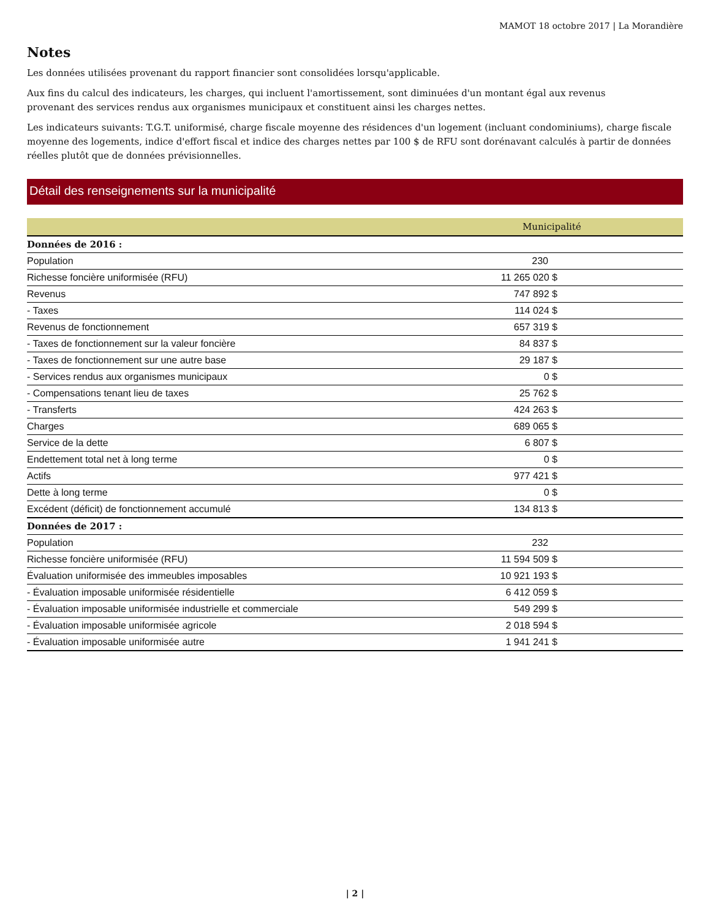MAMOT 18 octobre 2017 | La Morandière
Notes
Les données utilisées provenant du rapport financier sont consolidées lorsqu'applicable.
Aux fins du calcul des indicateurs, les charges, qui incluent l'amortissement, sont diminuées d'un montant égal aux revenus
provenant des services rendus aux organismes municipaux et constituent ainsi les charges nettes.
Les indicateurs suivants: T.G.T. uniformisé, charge fiscale moyenne des résidences d'un logement (incluant condominiums), charge fiscale moyenne des logements, indice d'effort fiscal et indice des charges nettes par 100 $ de RFU sont dorénavant calculés à partir de données réelles plutôt que de données prévisionnelles.
Détail des renseignements sur la municipalité
| | Municipalité |
| --- | --- |
| Données de 2016 : | |
| Population | 230 |
| Richesse foncière uniformisée (RFU) | 11 265 020 $ |
| Revenus | 747 892 $ |
| - Taxes | 114 024 $ |
| Revenus de fonctionnement | 657 319 $ |
| - Taxes de fonctionnement sur la valeur foncière | 84 837 $ |
| - Taxes de fonctionnement sur une autre base | 29 187 $ |
| - Services rendus aux organismes municipaux | 0 $ |
| - Compensations tenant lieu de taxes | 25 762 $ |
| - Transferts | 424 263 $ |
| Charges | 689 065 $ |
| Service de la dette | 6 807 $ |
| Endettement total net à long terme | 0 $ |
| Actifs | 977 421 $ |
| Dette à long terme | 0 $ |
| Excédent (déficit) de fonctionnement accumulé | 134 813 $ |
| Données de 2017 : | |
| Population | 232 |
| Richesse foncière uniformisée (RFU) | 11 594 509 $ |
| Évaluation uniformisée des immeubles imposables | 10 921 193 $ |
| - Évaluation imposable uniformisée résidentielle | 6 412 059 $ |
| - Évaluation imposable uniformisée industrielle et commerciale | 549 299 $ |
| - Évaluation imposable uniformisée agricole | 2 018 594 $ |
| - Évaluation imposable uniformisée autre | 1 941 241 $ |
| 2 |